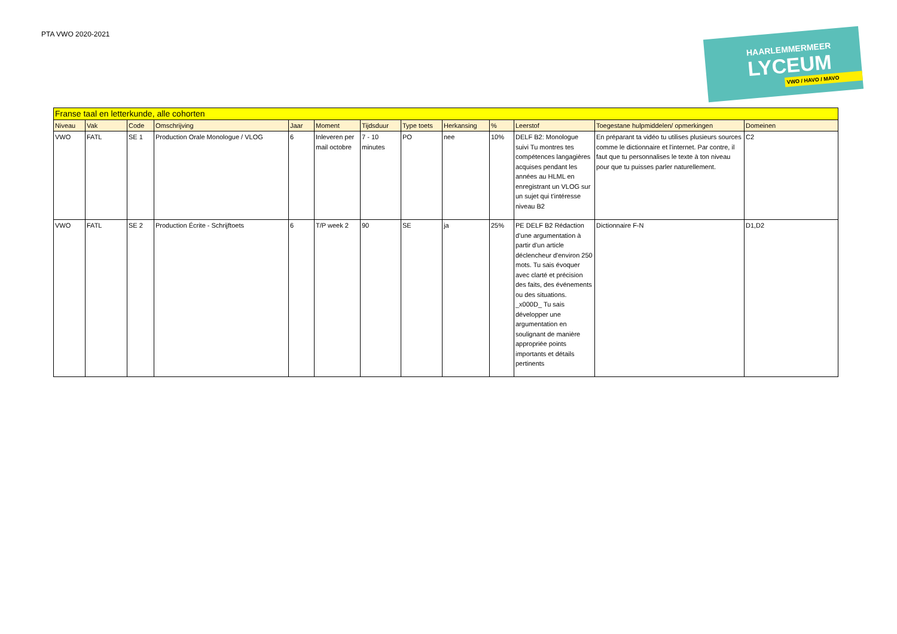PTA VWO 2020-2021 HAARLEMMERMEER
LYCEUM
VWO / HAVO / MAVO
| Franse taal en letterkunde, alle cohorten | | | | | | | | | | | | |
| Niveau | Vak | Code | Omschrijving | Jaar | Moment | Tijdsduur | Type toets | Herkansing | % | Leerstof | Toegestane hulpmiddelen/ opmerkingen | Domeinen |
| VWO | FATL | SE 1 | Production Orale Monologue / VLOG | 6 | Inleveren per mail octobre | 7 - 10 minutes | PO | nee | 10% | DELF B2: Monologue suivi Tu montres tes compétences langagières acquises pendant les années au HLML en enregistrant un VLOG sur un sujet qui t'intéresse niveau B2 | En préparant ta vidéo tu utilises plusieurs sources comme le dictionnaire et l'internet. Par contre, il faut que tu personnalises le texte à ton niveau pour que tu puisses parler naturellement. | C2 |
| VWO | FATL | SE 2 | Production Écrite - Schrijftoets | 6 | T/P week 2 | 90 | SE | ja | 25% | PE DELF B2 Rédaction d’une argumentation à partir d'un article déclencheur d'environ 250 mots. Tu sais évoquer avec clarté et précision des faits, des événements ou des situations. _x000D_ Tu sais développer une argumentation en soulignant de manière appropriée points importants et détails pertinents | Dictionnaire F-N | D1,D2 |